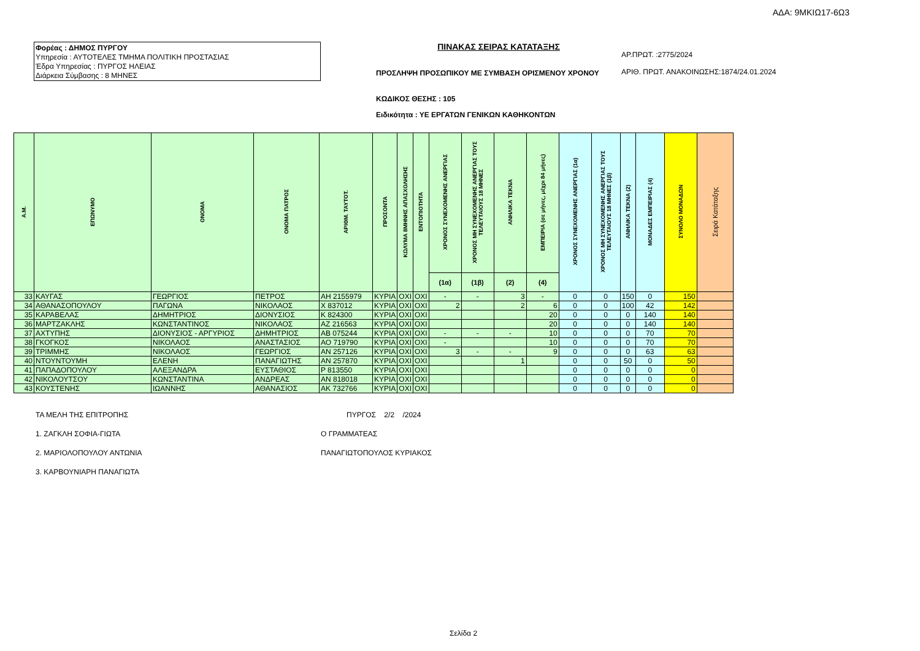ΑΔΑ: 9ΜΚΙΩ17-6Ω3
Φορέας : ΔΗΜΟΣ ΠΥΡΓΟΥ
Υπηρεσία : ΑΥΤΟΤΕΛΕΣ ΤΜΗΜΑ ΠΟΛΙΤΙΚΗ ΠΡΟΣΤΑΣΙΑΣ
Έδρα Υπηρεσίας : ΠΥΡΓΟΣ ΗΛΕΙΑΣ
Διάρκεια Σύμβασης : 8 ΜΗΝΕΣ
ΠΙΝΑΚΑΣ ΣΕΙΡΑΣ ΚΑΤΑΤΑΞΗΣ
ΠΡΟΣΛΗΨΗ ΠΡΟΣΩΠΙΚΟΥ ΜΕ ΣΥΜΒΑΣΗ ΟΡΙΣΜΕΝΟΥ ΧΡΟΝΟΥ
ΚΩΔΙΚΟΣ ΘΕΣΗΣ : 105
Ειδικότητα : ΥΕ ΕΡΓΑΤΩΝ ΓΕΝΙΚΩΝ ΚΑΘΗΚΟΝΤΩΝ
ΑΡ.ΠΡΩΤ. :2775/2024
ΑΡΙΘ. ΠΡΩΤ. ΑΝΑΚΟΙΝΩΣΗΣ:1874/24.01.2024
| Α.Μ. | ΕΠΩΝΥΜΟ | ΟΝΟΜΑ | ΟΝΟΜΑ ΠΑΤΡΟΣ | ΑΡΙΘΜ. ΤΑΥΤΟΤ. | ΠΡΟΣΟΝΤΑ | ΚΩΛΥΜΑ 8ΜΗΝΗΣ ΑΠΑΣΧΟΛΗΣΗΣ | ΕΝΤΟΠΙΟΤΗΤΑ | ΧΡΟΝΟΣ ΣΥΝΕΧΟΜΕΝΗΣ ΑΝΕΡΓΙΑΣ | ΧΡΟΝΟΣ ΜΗ ΣΥΝΕΧΟΜΕΝΗΣ ΑΝΕΡΓΙΑΣ ΤΟΥΣ ΤΕΛΕΥΤΑΙΟΥΣ 18 ΜΗΝΕΣ | ΑΝΗΛΙΚΑ ΤΕΚΝΑ | ΕΜΠΕΙΡΙΑ (σε μήνες, μέχρι 84 μήνες) | ΧΡΟΝΟΣ ΣΥΝΕΧΟΜΕΝΗΣ ΑΝΕΡΓΙΑΣ (1α) | ΧΡΟΝΟΣ ΜΗ ΣΥΝΕΧΟΜΕΝΗΣ ΑΝΕΡΓΙΑΣ ΤΟΥΣ ΤΕΛΕΥΤΑΙΟΥΣ 18 ΜΗΝΕΣ (1β) | ΑΝΗΛΙΚΑ ΤΕΚΝΑ (2) | ΜΟΝΑΔΕΣ ΕΜΠΕΙΡΙΑΣ (4) | ΣΥΝΟΛΟ ΜΟΝΑΔΩΝ | Σειρά Κατάταξης |
| --- | --- | --- | --- | --- | --- | --- | --- | --- | --- | --- | --- | --- | --- | --- | --- | --- | --- |
| | | | | | | | | (1α) | (1β) | (2) | (4) | | | | | | |
| 33 | ΚΑΥΓΑΣ | ΓΕΩΡΓΙΟΣ | ΠΕΤΡΟΣ | ΑΗ 2155979 | ΚΥΡΙΑ | ΟΧΙ | ΟΧΙ | - | - | 3 | - | 0 | 0 | 150 | 0 | 150 | |
| 34 | ΑΘΑΝΑΣΟΠΟΥΛΟΥ | ΠΑΓΩΝΑ | ΝΙΚΟΛΑΟΣ | Χ 837012 | ΚΥΡΙΑ | ΟΧΙ | ΟΧΙ | 2 | | 2 | 6 | 0 | 0 | 100 | 42 | 142 | |
| 35 | ΚΑΡΑΒΕΛΑΣ | ΔΗΜΗΤΡΙΟΣ | ΔΙΟΝΥΣΙΟΣ | Κ 824300 | ΚΥΡΙΑ | ΟΧΙ | ΟΧΙ | | | | 20 | 0 | 0 | 0 | 140 | 140 | |
| 36 | ΜΑΡΤΖΑΚΛΗΣ | ΚΩΝΣΤΑΝΤΙΝΟΣ | ΝΙΚΟΛΑΟΣ | ΑΖ 216563 | ΚΥΡΙΑ | ΟΧΙ | ΟΧΙ | | | | 20 | 0 | 0 | 0 | 140 | 140 | |
| 37 | ΑΧΤΥΠΗΣ | ΔΙΟΝΥΣΙΟΣ - ΑΡΓΥΡΙΟΣ | ΔΗΜΗΤΡΙΟΣ | ΑΒ 075244 | ΚΥΡΙΑ | ΟΧΙ | ΟΧΙ | - | - | - | 10 | 0 | 0 | 0 | 70 | 70 | |
| 38 | ΓΚΟΓΚΟΣ | ΝΙΚΟΛΑΟΣ | ΑΝΑΣΤΑΣΙΟΣ | ΑΟ 719790 | ΚΥΡΙΑ | ΟΧΙ | ΟΧΙ | - | | | 10 | 0 | 0 | 0 | 70 | 70 | |
| 39 | ΤΡΙΜΜΗΣ | ΝΙΚΟΛΑΟΣ | ΓΕΩΡΓΙΟΣ | ΑΝ 257126 | ΚΥΡΙΑ | ΟΧΙ | ΟΧΙ | 3 | - | - | 9 | 0 | 0 | 0 | 63 | 63 | |
| 40 | ΝΤΟΥΝΤΟΥΜΗ | ΕΛΕΝΗ | ΠΑΝΑΓΙΩΤΗΣ | ΑΝ 257870 | ΚΥΡΙΑ | ΟΧΙ | ΟΧΙ | | | 1 | | 0 | 0 | 50 | 0 | 50 | |
| 41 | ΠΑΠΑΔΟΠΟΥΛΟΥ | ΑΛΕΞΑΝΔΡΑ | ΕΥΣΤΑΘΙΟΣ | Ρ 813550 | ΚΥΡΙΑ | ΟΧΙ | ΟΧΙ | | | | | 0 | 0 | 0 | 0 | 0 | |
| 42 | ΝΙΚΟΛΟΥΤΣΟΥ | ΚΩΝΣΤΑΝΤΙΝΑ | ΑΝΔΡΕΑΣ | ΑΝ 818018 | ΚΥΡΙΑ | ΟΧΙ | ΟΧΙ | | | | | 0 | 0 | 0 | 0 | 0 | |
| 43 | ΚΟΥΣΤΕΝΗΣ | ΙΩΑΝΝΗΣ | ΑΘΑΝΑΣΙΟΣ | ΑΚ 732766 | ΚΥΡΙΑ | ΟΧΙ | ΟΧΙ | | | | | 0 | 0 | 0 | 0 | 0 | |
ΤΑ ΜΕΛΗ ΤΗΣ ΕΠΙΤΡΟΠΗΣ
1. ΖΑΓΚΛΗ ΣΟΦΙΑ-ΓΙΩΤΑ
2. ΜΑΡΙΟΛΟΠΟΥΛΟΥ ΑΝΤΩΝΙΑ
3. ΚΑΡΒΟΥΝΙΑΡΗ ΠΑΝΑΓΙΩΤΑ
ΠΥΡΓΟΣ 2/2 /2024
Ο ΓΡΑΜΜΑΤΕΑΣ
ΠΑΝΑΓΙΩΤΟΠΟΥΛΟΣ ΚΥΡΙΑΚΟΣ
Σελίδα 2